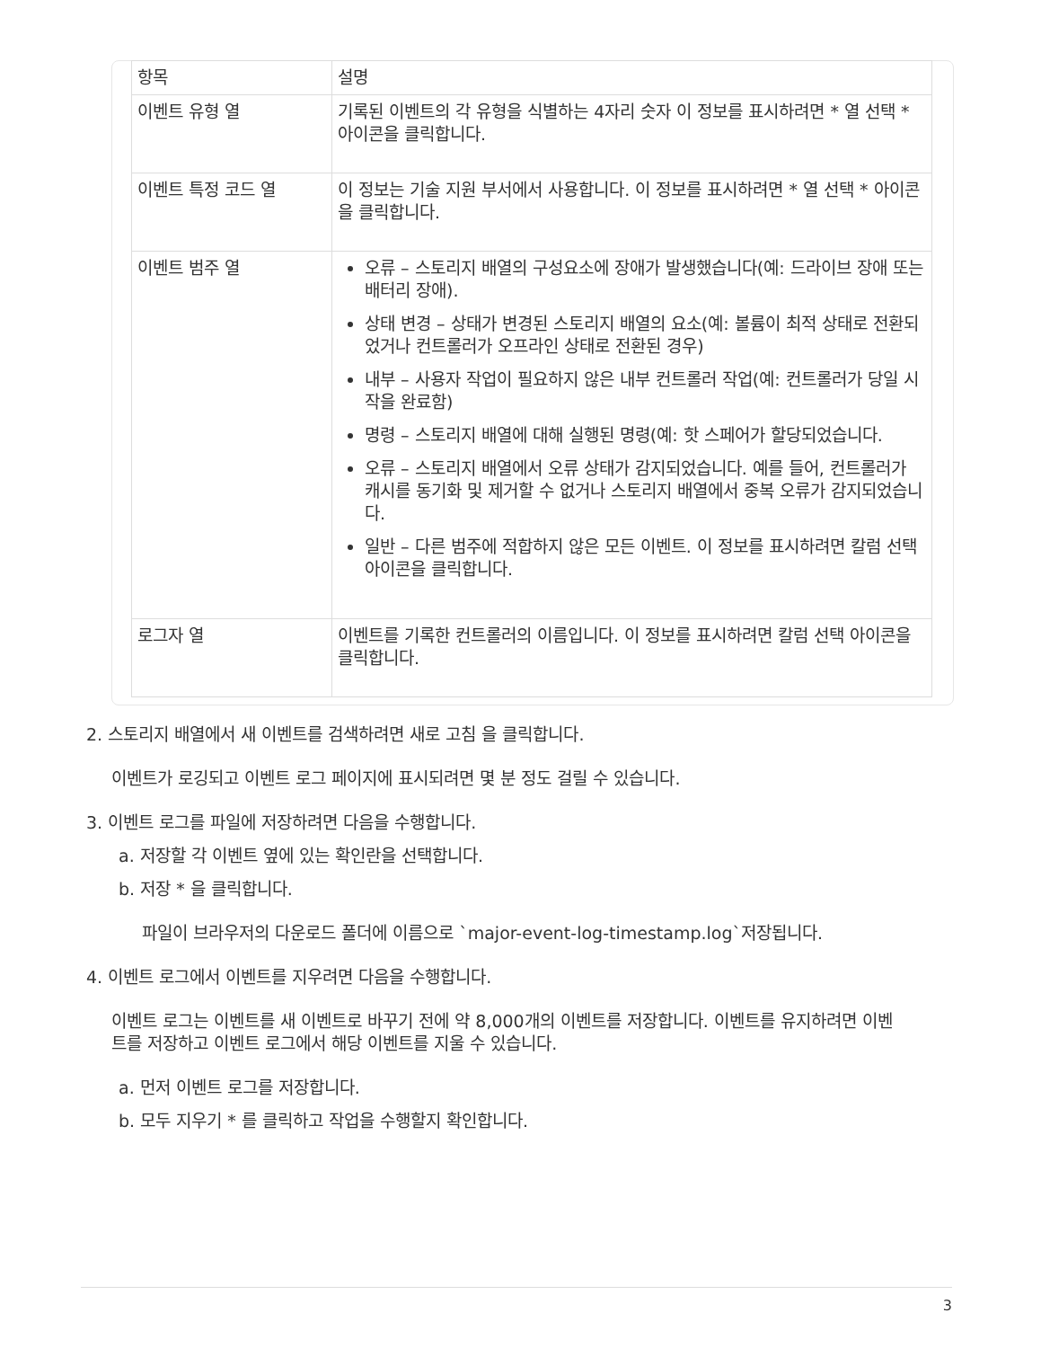| 항목 | 설명 |
| --- | --- |
| 이벤트 유형 열 | 기록된 이벤트의 각 유형을 식별하는 4자리 숫자 이 정보를 표시하려면 * 열 선택 * 아이콘을 클릭합니다. |
| 이벤트 특정 코드 열 | 이 정보는 기술 지원 부서에서 사용합니다. 이 정보를 표시하려면 * 열 선택 * 아이콘을 클릭합니다. |
| 이벤트 범주 열 | 오류 – 스토리지 배열의 구성요소에 장애가 발생했습니다(예: 드라이브 장애 또는 배터리 장애). 상태 변경 – 상태가 변경된 스토리지 배열의 요소(예: 볼륨이 최적 상태로 전환되었거나 컨트롤러가 오프라인 상태로 전환된 경우) 내부 – 사용자 작업이 필요하지 않은 내부 컨트롤러 작업(예: 컨트롤러가 당일 시작을 완료함) 명령 – 스토리지 배열에 대해 실행된 명령(예: 핫 스페어가 할당되었습니다. 오류 – 스토리지 배열에서 오류 상태가 감지되었습니다. 예를 들어, 컨트롤러가 캐시를 동기화 및 제거할 수 없거나 스토리지 배열에서 중복 오류가 감지되었습니다. 일반 – 다른 범주에 적합하지 않은 모든 이벤트. 이 정보를 표시하려면 칼럼 선택 아이콘을 클릭합니다. |
| 로그자 열 | 이벤트를 기록한 컨트롤러의 이름입니다. 이 정보를 표시하려면 칼럼 선택 아이콘을 클릭합니다. |
2. 스토리지 배열에서 새 이벤트를 검색하려면 새로 고침 을 클릭합니다.
이벤트가 로깅되고 이벤트 로그 페이지에 표시되려면 몇 분 정도 걸릴 수 있습니다.
3. 이벤트 로그를 파일에 저장하려면 다음을 수행합니다.
a. 저장할 각 이벤트 옆에 있는 확인란을 선택합니다.
b. 저장 * 을 클릭합니다.
파일이 브라우저의 다운로드 폴더에 이름으로 `major-event-log-timestamp.log`저장됩니다.
4. 이벤트 로그에서 이벤트를 지우려면 다음을 수행합니다.
이벤트 로그는 이벤트를 새 이벤트로 바꾸기 전에 약 8,000개의 이벤트를 저장합니다. 이벤트를 유지하려면 이벤트를 저장하고 이벤트 로그에서 해당 이벤트를 지울 수 있습니다.
a. 먼저 이벤트 로그를 저장합니다.
b. 모두 지우기 * 를 클릭하고 작업을 수행할지 확인합니다.
3